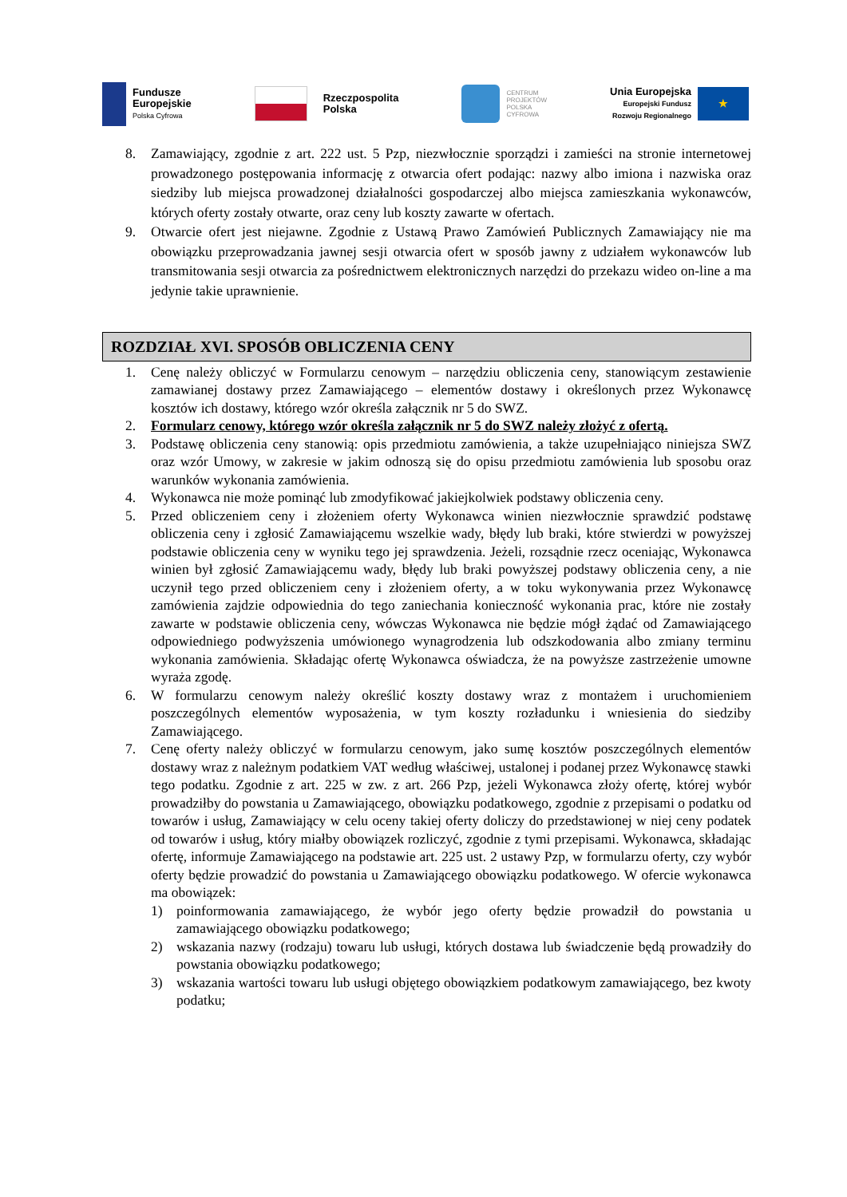Fundusze
Europejskie
Polska Cyfrowa
Rzeczpospolita
Polska
CENTRUM
PROJEKTÓW
POLSKA
CYFROWA
Unia Europejska
Europejski Fundusz
Rozwoju Regionalnego
★
8. Zamawiający, zgodnie z art. 222 ust. 5 Pzp, niezwłocznie sporządzi i zamieści na stronie internetowej prowadzonego postępowania informację z otwarcia ofert podając: nazwy albo imiona i nazwiska oraz siedziby lub miejsca prowadzonej działalności gospodarczej albo miejsca zamieszkania wykonawców, których oferty zostały otwarte, oraz ceny lub koszty zawarte w ofertach.
9. Otwarcie ofert jest niejawne. Zgodnie z Ustawą Prawo Zamówień Publicznych Zamawiający nie ma obowiązku przeprowadzania jawnej sesji otwarcia ofert w sposób jawny z udziałem wykonawców lub transmitowania sesji otwarcia za pośrednictwem elektronicznych narzędzi do przekazu wideo on-line a ma jedynie takie uprawnienie.
ROZDZIAŁ XVI. SPOSÓB OBLICZENIA CENY
1. Cenę należy obliczyć w Formularzu cenowym – narzędziu obliczenia ceny, stanowiącym zestawienie zamawianej dostawy przez Zamawiającego – elementów dostawy i określonych przez Wykonawcę kosztów ich dostawy, którego wzór określa załącznik nr 5 do SWZ.
2. Formularz cenowy, którego wzór określa załącznik nr 5 do SWZ należy złożyć z ofertą.
3. Podstawę obliczenia ceny stanowią: opis przedmiotu zamówienia, a także uzupełniająco niniejsza SWZ oraz wzór Umowy, w zakresie w jakim odnoszą się do opisu przedmiotu zamówienia lub sposobu oraz warunków wykonania zamówienia.
4. Wykonawca nie może pominąć lub zmodyfikować jakiejkolwiek podstawy obliczenia ceny.
5. Przed obliczeniem ceny i złożeniem oferty Wykonawca winien niezwłocznie sprawdzić podstawę obliczenia ceny i zgłosić Zamawiającemu wszelkie wady, błędy lub braki, które stwierdzi w powyższej podstawie obliczenia ceny w wyniku tego jej sprawdzenia. Jeżeli, rozsądnie rzecz oceniając, Wykonawca winien był zgłosić Zamawiającemu wady, błędy lub braki powyższej podstawy obliczenia ceny, a nie uczynił tego przed obliczeniem ceny i złożeniem oferty, a w toku wykonywania przez Wykonawcę zamówienia zajdzie odpowiednia do tego zaniechania konieczność wykonania prac, które nie zostały zawarte w podstawie obliczenia ceny, wówczas Wykonawca nie będzie mógł żądać od Zamawiającego odpowiedniego podwyższenia umówionego wynagrodzenia lub odszkodowania albo zmiany terminu wykonania zamówienia. Składając ofertę Wykonawca oświadcza, że na powyższe zastrzeżenie umowne wyraża zgodę.
6. W formularzu cenowym należy określić koszty dostawy wraz z montażem i uruchomieniem poszczególnych elementów wyposażenia, w tym koszty rozładunku i wniesienia do siedziby Zamawiającego.
7. Cenę oferty należy obliczyć w formularzu cenowym, jako sumę kosztów poszczególnych elementów dostawy wraz z należnym podatkiem VAT według właściwej, ustalonej i podanej przez Wykonawcę stawki tego podatku. Zgodnie z art. 225 w zw. z art. 266 Pzp, jeżeli Wykonawca złoży ofertę, której wybór prowadziłby do powstania u Zamawiającego, obowiązku podatkowego, zgodnie z przepisami o podatku od towarów i usług, Zamawiający w celu oceny takiej oferty doliczy do przedstawionej w niej ceny podatek od towarów i usług, który miałby obowiązek rozliczyć, zgodnie z tymi przepisami. Wykonawca, składając ofertę, informuje Zamawiającego na podstawie art. 225 ust. 2 ustawy Pzp, w formularzu oferty, czy wybór oferty będzie prowadzić do powstania u Zamawiającego obowiązku podatkowego. W ofercie wykonawca ma obowiązek:
1) poinformowania zamawiającego, że wybór jego oferty będzie prowadził do powstania u zamawiającego obowiązku podatkowego;
2) wskazania nazwy (rodzaju) towaru lub usługi, których dostawa lub świadczenie będą prowadziły do powstania obowiązku podatkowego;
3) wskazania wartości towaru lub usługi objętego obowiązkiem podatkowym zamawiającego, bez kwoty podatku;